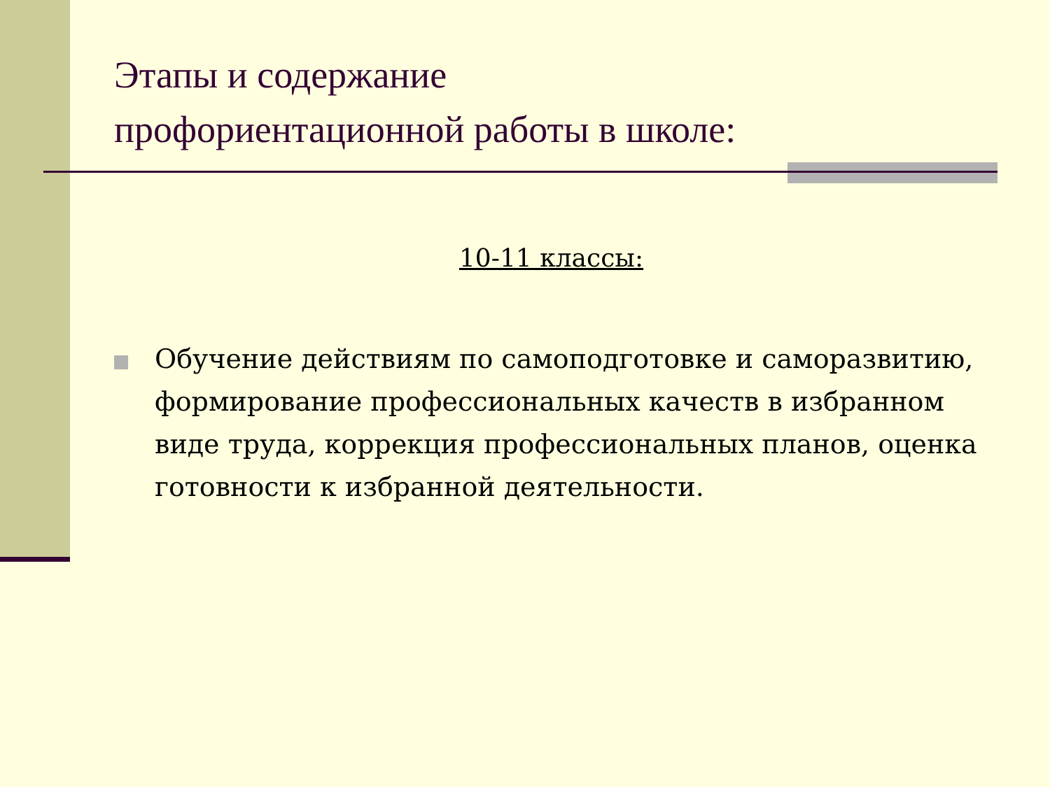Этапы и содержание
профориентационной работы в школе:
10-11 классы:
Обучение действиям по самоподготовке и саморазвитию, формирование профессиональных качеств в избранном виде труда, коррекция профессиональных планов, оценка готовности к избранной деятельности.